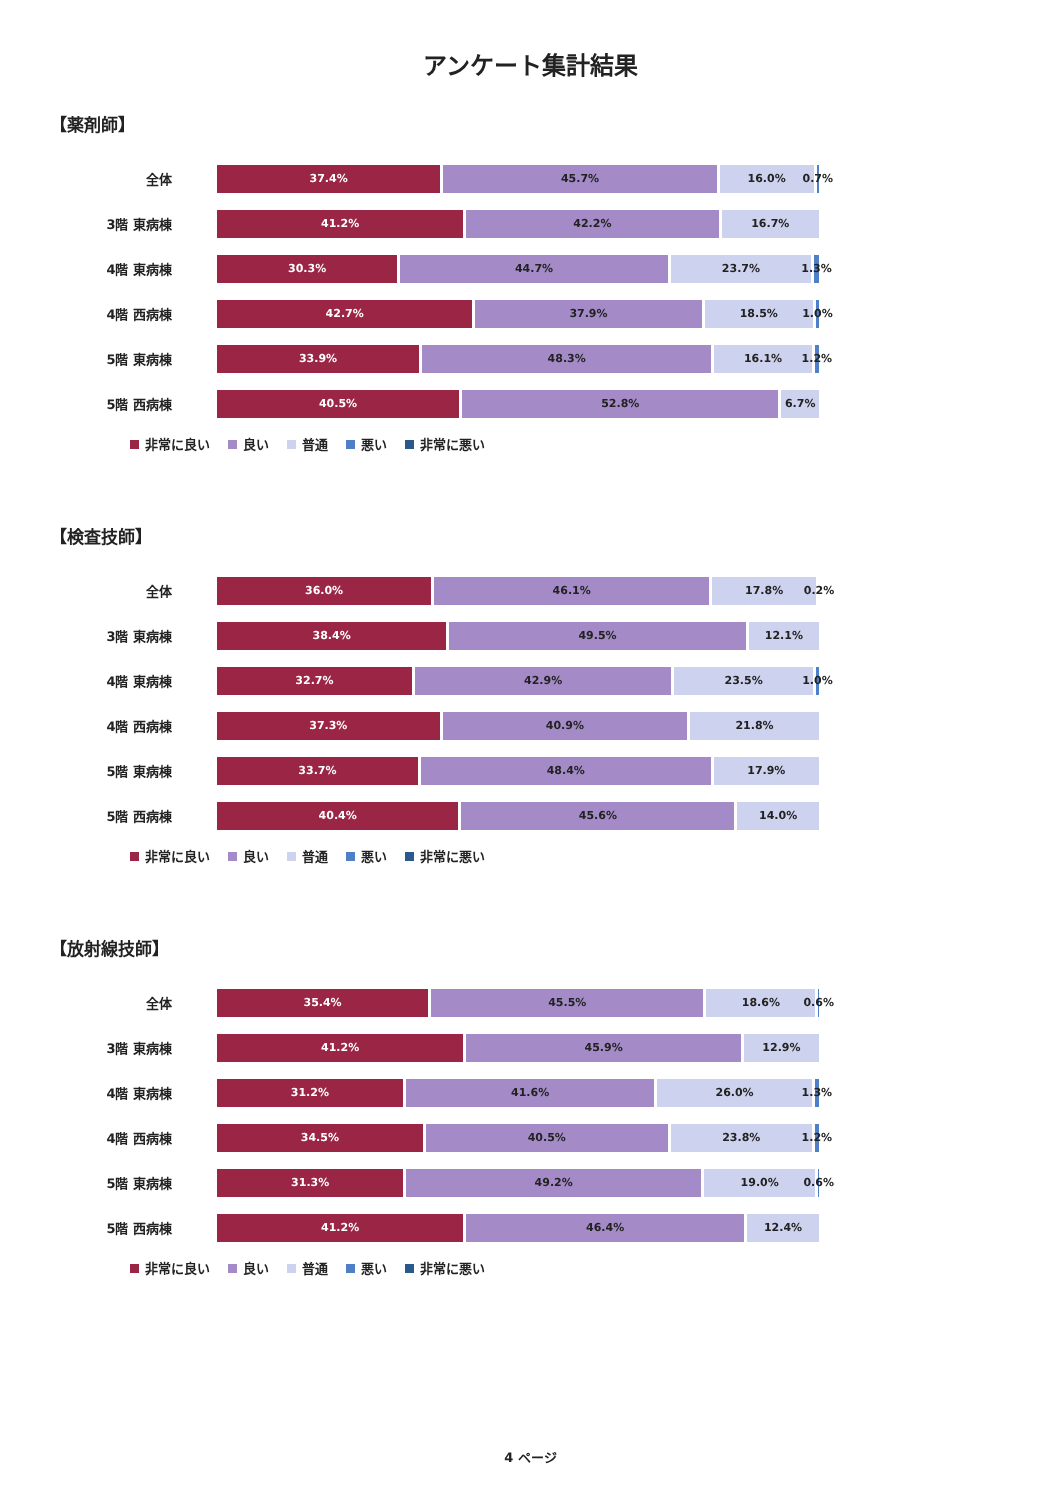アンケート集計結果
【薬剤師】
全体
37.4% 45.7% 16.0% 0.7%
3階 東病棟
41.2% 42.2% 16.7%
4階 東病棟
30.3% 44.7% 23.7% 1.3%
4階 西病棟
42.7% 37.9% 18.5% 1.0%
5階 東病棟
33.9% 48.3% 16.1% 1.2%
5階 西病棟
40.5% 52.8% 6.7%
非常に良い 良い 普通 悪い 非常に悪い
【検査技師】
全体
36.0% 46.1% 17.8% 0.2%
3階 東病棟
38.4% 49.5% 12.1%
4階 東病棟
32.7% 42.9% 23.5% 1.0%
4階 西病棟
37.3% 40.9% 21.8%
5階 東病棟
33.7% 48.4% 17.9%
5階 西病棟
40.4% 45.6% 14.0%
非常に良い 良い 普通 悪い 非常に悪い
【放射線技師】
全体
35.4% 45.5% 18.6% 0.6%
3階 東病棟
41.2% 45.9% 12.9%
4階 東病棟
31.2% 41.6% 26.0% 1.3%
4階 西病棟
34.5% 40.5% 23.8% 1.2%
5階 東病棟
31.3% 49.2% 19.0% 0.6%
5階 西病棟
41.2% 46.4% 12.4%
非常に良い 良い 普通 悪い 非常に悪い
4 ページ